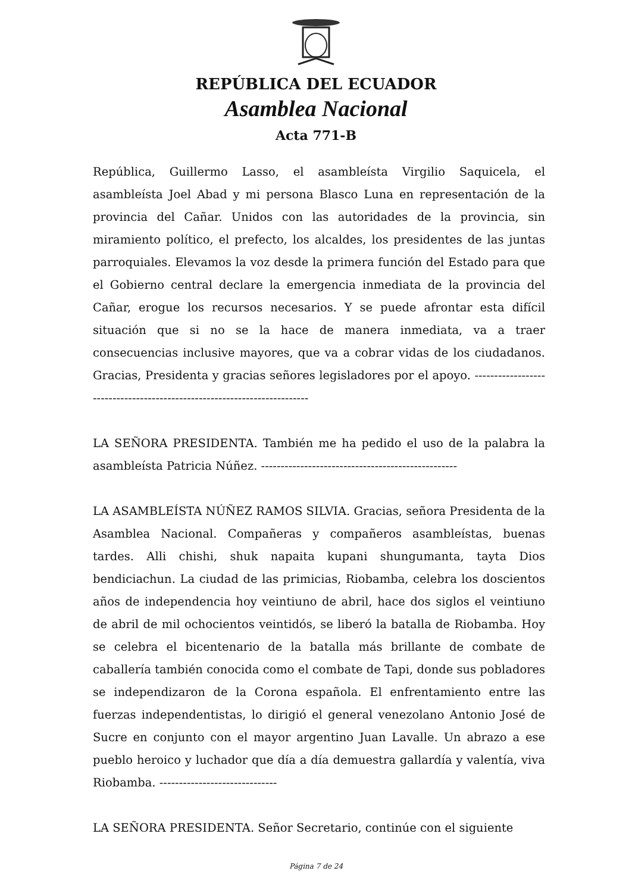REPÚBLICA DEL ECUADOR
Asamblea Nacional
Acta 771-B
República, Guillermo Lasso, el asambleísta Virgilio Saquicela, el asambleísta Joel Abad y mi persona Blasco Luna en representación de la provincia del Cañar. Unidos con las autoridades de la provincia, sin miramiento político, el prefecto, los alcaldes, los presidentes de las juntas parroquiales. Elevamos la voz desde la primera función del Estado para que el Gobierno central declare la emergencia inmediata de la provincia del Cañar, erogue los recursos necesarios. Y se puede afrontar esta difícil situación que si no se la hace de manera inmediata, va a traer consecuencias inclusive mayores, que va a cobrar vidas de los ciudadanos. Gracias, Presidenta y gracias señores legisladores por el apoyo. -------------------------------------------------------------------------
LA SEÑORA PRESIDENTA. También me ha pedido el uso de la palabra la asambleísta Patricia Núñez. --------------------------------------------------
LA ASAMBLEÍSTA NÚÑEZ RAMOS SILVIA. Gracias, señora Presidenta de la Asamblea Nacional. Compañeras y compañeros asambleístas, buenas tardes. Alli chishi, shuk napaita kupani shungumanta, tayta Dios bendiciachun. La ciudad de las primicias, Riobamba, celebra los doscientos años de independencia hoy veintiuno de abril, hace dos siglos el veintiuno de abril de mil ochocientos veintidós, se liberó la batalla de Riobamba. Hoy se celebra el bicentenario de la batalla más brillante de combate de caballería también conocida como el combate de Tapi, donde sus pobladores se independizaron de la Corona española. El enfrentamiento entre las fuerzas independentistas, lo dirigió el general venezolano Antonio José de Sucre en conjunto con el mayor argentino Juan Lavalle. Un abrazo a ese pueblo heroico y luchador que día a día demuestra gallardía y valentía, viva Riobamba. ------------------------------
LA SEÑORA PRESIDENTA. Señor Secretario, continúe con el siguiente
Página 7 de 24